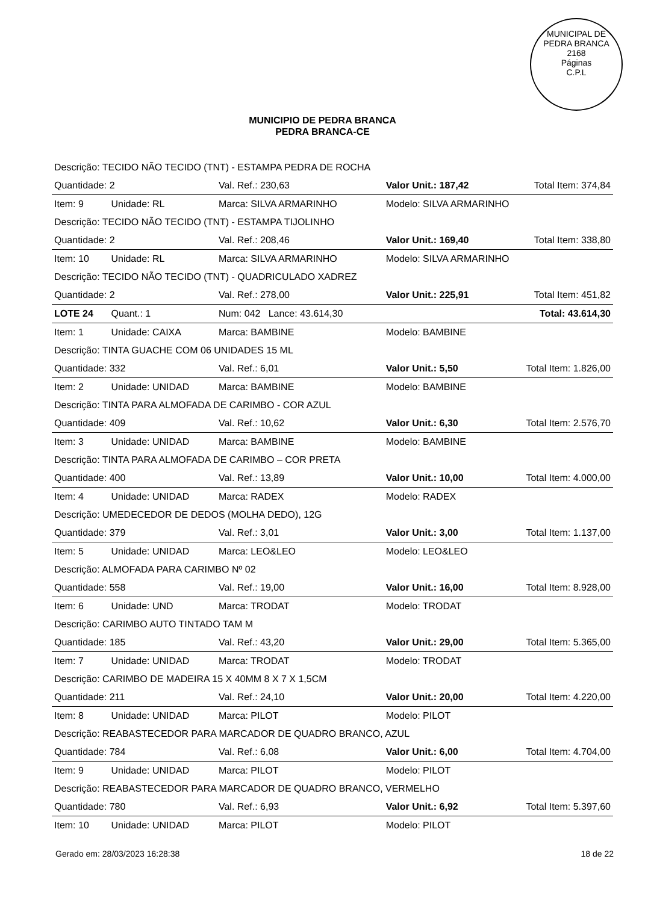MUNICIPAL DE PEDRA BRANCA
2168
Páginas
C.P.L
MUNICIPIO DE PEDRA BRANCA
PEDRA BRANCA-CE
| Descrição: TECIDO NÃO TECIDO (TNT) - ESTAMPA PEDRA DE ROCHA | | | | |
| Quantidade: 2 | | Val. Ref.: 230,63 | Valor Unit.: 187,42 | Total Item: 374,84 |
| Item: 9 | Unidade: RL | Marca: SILVA ARMARINHO | Modelo: SILVA ARMARINHO | |
| Descrição: TECIDO NÃO TECIDO (TNT) - ESTAMPA TIJOLINHO | | | | |
| Quantidade: 2 | | Val. Ref.: 208,46 | Valor Unit.: 169,40 | Total Item: 338,80 |
| Item: 10 | Unidade: RL | Marca: SILVA ARMARINHO | Modelo: SILVA ARMARINHO | |
| Descrição: TECIDO NÃO TECIDO (TNT) - QUADRICULADO XADREZ | | | | |
| Quantidade: 2 | | Val. Ref.: 278,00 | Valor Unit.: 225,91 | Total Item: 451,82 |
| LOTE 24 | Quant.: 1 | Num: 042 Lance: 43.614,30 | | Total: 43.614,30 |
| Item: 1 | Unidade: CAIXA | Marca: BAMBINE | Modelo: BAMBINE | |
| Descrição: TINTA GUACHE COM 06 UNIDADES 15 ML | | | | |
| Quantidade: 332 | | Val. Ref.: 6,01 | Valor Unit.: 5,50 | Total Item: 1.826,00 |
| Item: 2 | Unidade: UNIDAD | Marca: BAMBINE | Modelo: BAMBINE | |
| Descrição: TINTA PARA ALMOFADA DE CARIMBO - COR AZUL | | | | |
| Quantidade: 409 | | Val. Ref.: 10,62 | Valor Unit.: 6,30 | Total Item: 2.576,70 |
| Item: 3 | Unidade: UNIDAD | Marca: BAMBINE | Modelo: BAMBINE | |
| Descrição: TINTA PARA ALMOFADA DE CARIMBO – COR PRETA | | | | |
| Quantidade: 400 | | Val. Ref.: 13,89 | Valor Unit.: 10,00 | Total Item: 4.000,00 |
| Item: 4 | Unidade: UNIDAD | Marca: RADEX | Modelo: RADEX | |
| Descrição: UMEDECEDOR DE DEDOS (MOLHA DEDO), 12G | | | | |
| Quantidade: 379 | | Val. Ref.: 3,01 | Valor Unit.: 3,00 | Total Item: 1.137,00 |
| Item: 5 | Unidade: UNIDAD | Marca: LEO&LEO | Modelo: LEO&LEO | |
| Descrição: ALMOFADA PARA CARIMBO Nº 02 | | | | |
| Quantidade: 558 | | Val. Ref.: 19,00 | Valor Unit.: 16,00 | Total Item: 8.928,00 |
| Item: 6 | Unidade: UND | Marca: TRODAT | Modelo: TRODAT | |
| Descrição: CARIMBO AUTO TINTADO TAM M | | | | |
| Quantidade: 185 | | Val. Ref.: 43,20 | Valor Unit.: 29,00 | Total Item: 5.365,00 |
| Item: 7 | Unidade: UNIDAD | Marca: TRODAT | Modelo: TRODAT | |
| Descrição: CARIMBO DE MADEIRA 15 X 40MM 8 X 7 X 1,5CM | | | | |
| Quantidade: 211 | | Val. Ref.: 24,10 | Valor Unit.: 20,00 | Total Item: 4.220,00 |
| Item: 8 | Unidade: UNIDAD | Marca: PILOT | Modelo: PILOT | |
| Descrição: REABASTECEDOR PARA MARCADOR DE QUADRO BRANCO, AZUL | | | | |
| Quantidade: 784 | | Val. Ref.: 6,08 | Valor Unit.: 6,00 | Total Item: 4.704,00 |
| Item: 9 | Unidade: UNIDAD | Marca: PILOT | Modelo: PILOT | |
| Descrição: REABASTECEDOR PARA MARCADOR DE QUADRO BRANCO, VERMELHO | | | | |
| Quantidade: 780 | | Val. Ref.: 6,93 | Valor Unit.: 6,92 | Total Item: 5.397,60 |
| Item: 10 | Unidade: UNIDAD | Marca: PILOT | Modelo: PILOT | |
Gerado em: 28/03/2023 16:28:38 18 de 22